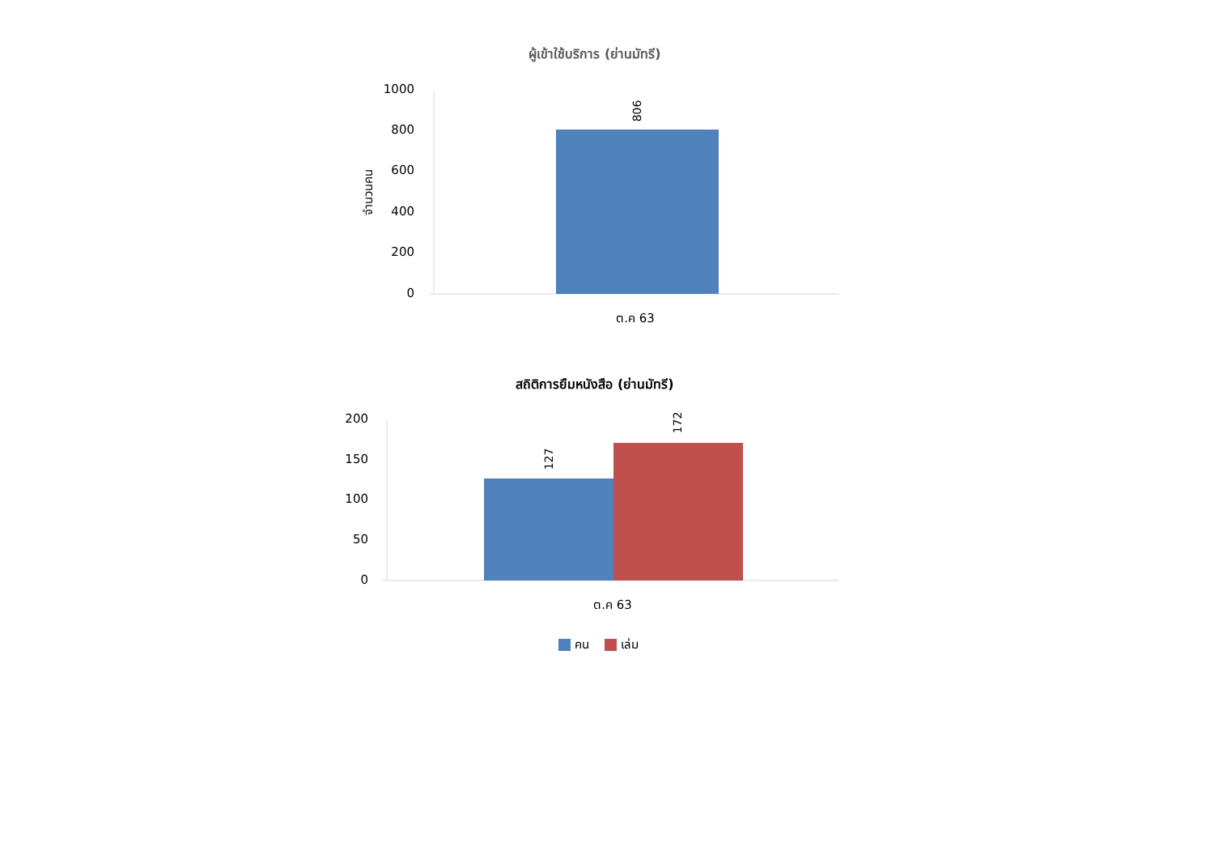ผู้เข้าใช้บริการ (ย่านมัทรี)
1000
800
600
400
200
0
จำนวนคน
806
ต.ค 63
สถิติการยืมหนังสือ (ย่านมัทรี)
200
150
100
50
0
127
172
ต.ค 63
คน
เล่ม